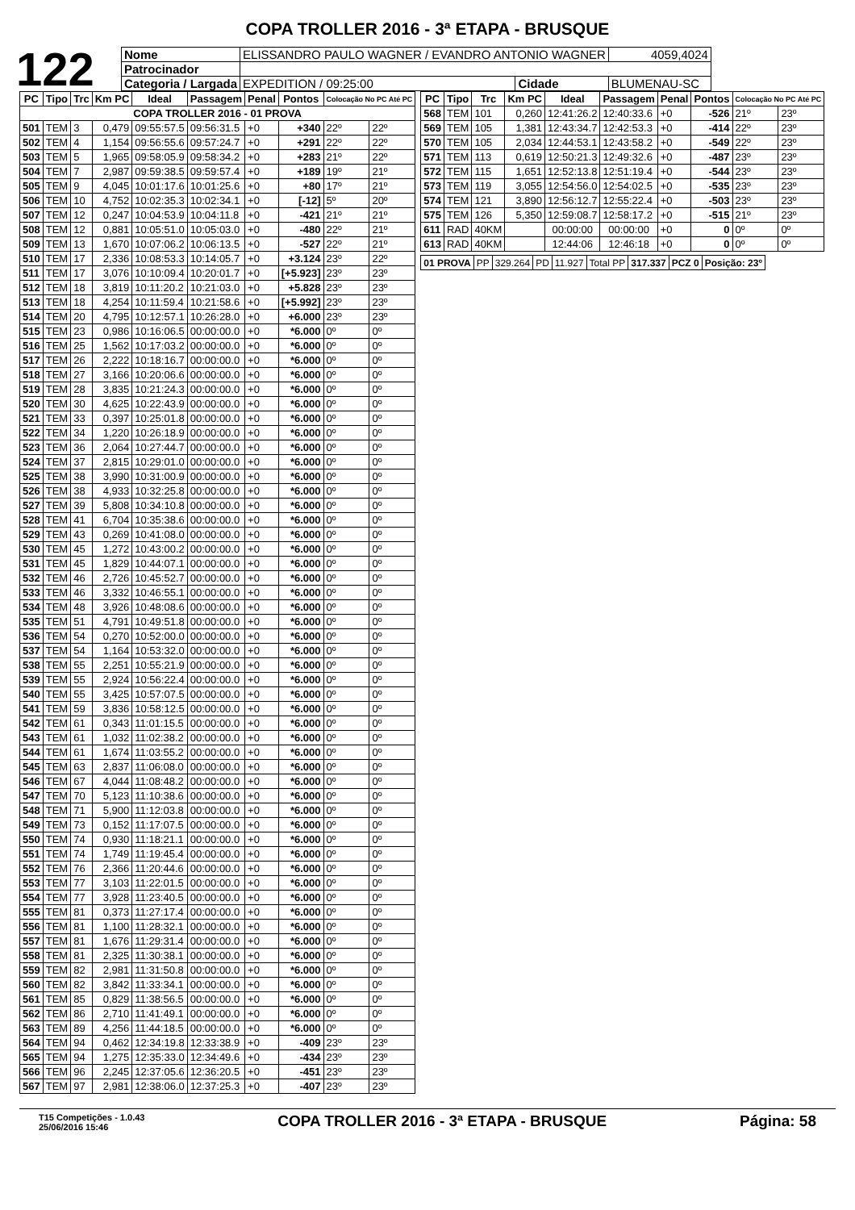COPA TROLLER 2016 - 3ª ETAPA - BRUSQUE
122
| Nome | ELISSANDRO PAULO WAGNER / EVANDRO ANTONIO WAGNER | | | 4059,4024 |
| Patrocinador | | | | |
| Categoria / Largada | EXPEDITION / 09:25:00 | Cidade | BLUMENAU-SC | |
| PC | Tipo | Trc | Km PC | Ideal | Passagem | Penal | Pontos | Colocação No PC Até PC | |
| --- | --- | --- | --- | --- | --- | --- | --- | --- | --- |
| COPA TROLLER 2016 - 01 PROVA | | | | | | | | | |
| 501 | TEM | 3 | 0,479 | 09:55:57.5 | 09:56:31.5 | +0 | +340 | 22º | 22º |
| 502 | TEM | 4 | 1,154 | 09:56:55.6 | 09:57:24.7 | +0 | +291 | 22º | 22º |
| 503 | TEM | 5 | 1,965 | 09:58:05.9 | 09:58:34.2 | +0 | +283 | 21º | 22º |
| 504 | TEM | 7 | 2,987 | 09:59:38.5 | 09:59:57.4 | +0 | +189 | 19º | 21º |
| 505 | TEM | 9 | 4,045 | 10:01:17.6 | 10:01:25.6 | +0 | +80 | 17º | 21º |
| 506 | TEM | 10 | 4,752 | 10:02:35.3 | 10:02:34.1 | +0 | [-12] | 5º | 20º |
| 507 | TEM | 12 | 0,247 | 10:04:53.9 | 10:04:11.8 | +0 | -421 | 21º | 21º |
| 508 | TEM | 12 | 0,881 | 10:05:51.0 | 10:05:03.0 | +0 | -480 | 22º | 21º |
| 509 | TEM | 13 | 1,670 | 10:07:06.2 | 10:06:13.5 | +0 | -527 | 22º | 21º |
| 510 | TEM | 17 | 2,336 | 10:08:53.3 | 10:14:05.7 | +0 | +3.124 | 23º | 22º |
| 511 | TEM | 17 | 3,076 | 10:10:09.4 | 10:20:01.7 | +0 | [+5.923] | 23º | 23º |
| 512 | TEM | 18 | 3,819 | 10:11:20.2 | 10:21:03.0 | +0 | +5.828 | 23º | 23º |
| 513 | TEM | 18 | 4,254 | 10:11:59.4 | 10:21:58.6 | +0 | [+5.992] | 23º | 23º |
| 514 | TEM | 20 | 4,795 | 10:12:57.1 | 10:26:28.0 | +0 | +6.000 | 23º | 23º |
| 515 | TEM | 23 | 0,986 | 10:16:06.5 | 00:00:00.0 | +0 | *6.000 | 0º | 0º |
| 516 | TEM | 25 | 1,562 | 10:17:03.2 | 00:00:00.0 | +0 | *6.000 | 0º | 0º |
| 517 | TEM | 26 | 2,222 | 10:18:16.7 | 00:00:00.0 | +0 | *6.000 | 0º | 0º |
| 518 | TEM | 27 | 3,166 | 10:20:06.6 | 00:00:00.0 | +0 | *6.000 | 0º | 0º |
| 519 | TEM | 28 | 3,835 | 10:21:24.3 | 00:00:00.0 | +0 | *6.000 | 0º | 0º |
| 520 | TEM | 30 | 4,625 | 10:22:43.9 | 00:00:00.0 | +0 | *6.000 | 0º | 0º |
| 521 | TEM | 33 | 0,397 | 10:25:01.8 | 00:00:00.0 | +0 | *6.000 | 0º | 0º |
| 522 | TEM | 34 | 1,220 | 10:26:18.9 | 00:00:00.0 | +0 | *6.000 | 0º | 0º |
| 523 | TEM | 36 | 2,064 | 10:27:44.7 | 00:00:00.0 | +0 | *6.000 | 0º | 0º |
| 524 | TEM | 37 | 2,815 | 10:29:01.0 | 00:00:00.0 | +0 | *6.000 | 0º | 0º |
| 525 | TEM | 38 | 3,990 | 10:31:00.9 | 00:00:00.0 | +0 | *6.000 | 0º | 0º |
| 526 | TEM | 38 | 4,933 | 10:32:25.8 | 00:00:00.0 | +0 | *6.000 | 0º | 0º |
| 527 | TEM | 39 | 5,808 | 10:34:10.8 | 00:00:00.0 | +0 | *6.000 | 0º | 0º |
| 528 | TEM | 41 | 6,704 | 10:35:38.6 | 00:00:00.0 | +0 | *6.000 | 0º | 0º |
| 529 | TEM | 43 | 0,269 | 10:41:08.0 | 00:00:00.0 | +0 | *6.000 | 0º | 0º |
| 530 | TEM | 45 | 1,272 | 10:43:00.2 | 00:00:00.0 | +0 | *6.000 | 0º | 0º |
| 531 | TEM | 45 | 1,829 | 10:44:07.1 | 00:00:00.0 | +0 | *6.000 | 0º | 0º |
| 532 | TEM | 46 | 2,726 | 10:45:52.7 | 00:00:00.0 | +0 | *6.000 | 0º | 0º |
| 533 | TEM | 46 | 3,332 | 10:46:55.1 | 00:00:00.0 | +0 | *6.000 | 0º | 0º |
| 534 | TEM | 48 | 3,926 | 10:48:08.6 | 00:00:00.0 | +0 | *6.000 | 0º | 0º |
| 535 | TEM | 51 | 4,791 | 10:49:51.8 | 00:00:00.0 | +0 | *6.000 | 0º | 0º |
| 536 | TEM | 54 | 0,270 | 10:52:00.0 | 00:00:00.0 | +0 | *6.000 | 0º | 0º |
| 537 | TEM | 54 | 1,164 | 10:53:32.0 | 00:00:00.0 | +0 | *6.000 | 0º | 0º |
| 538 | TEM | 55 | 2,251 | 10:55:21.9 | 00:00:00.0 | +0 | *6.000 | 0º | 0º |
| 539 | TEM | 55 | 2,924 | 10:56:22.4 | 00:00:00.0 | +0 | *6.000 | 0º | 0º |
| 540 | TEM | 55 | 3,425 | 10:57:07.5 | 00:00:00.0 | +0 | *6.000 | 0º | 0º |
| 541 | TEM | 59 | 3,836 | 10:58:12.5 | 00:00:00.0 | +0 | *6.000 | 0º | 0º |
| 542 | TEM | 61 | 0,343 | 11:01:15.5 | 00:00:00.0 | +0 | *6.000 | 0º | 0º |
| 543 | TEM | 61 | 1,032 | 11:02:38.2 | 00:00:00.0 | +0 | *6.000 | 0º | 0º |
| 544 | TEM | 61 | 1,674 | 11:03:55.2 | 00:00:00.0 | +0 | *6.000 | 0º | 0º |
| 545 | TEM | 63 | 2,837 | 11:06:08.0 | 00:00:00.0 | +0 | *6.000 | 0º | 0º |
| 546 | TEM | 67 | 4,044 | 11:08:48.2 | 00:00:00.0 | +0 | *6.000 | 0º | 0º |
| 547 | TEM | 70 | 5,123 | 11:10:38.6 | 00:00:00.0 | +0 | *6.000 | 0º | 0º |
| 548 | TEM | 71 | 5,900 | 11:12:03.8 | 00:00:00.0 | +0 | *6.000 | 0º | 0º |
| 549 | TEM | 73 | 0,152 | 11:17:07.5 | 00:00:00.0 | +0 | *6.000 | 0º | 0º |
| 550 | TEM | 74 | 0,930 | 11:18:21.1 | 00:00:00.0 | +0 | *6.000 | 0º | 0º |
| 551 | TEM | 74 | 1,749 | 11:19:45.4 | 00:00:00.0 | +0 | *6.000 | 0º | 0º |
| 552 | TEM | 76 | 2,366 | 11:20:44.6 | 00:00:00.0 | +0 | *6.000 | 0º | 0º |
| 553 | TEM | 77 | 3,103 | 11:22:01.5 | 00:00:00.0 | +0 | *6.000 | 0º | 0º |
| 554 | TEM | 77 | 3,928 | 11:23:40.5 | 00:00:00.0 | +0 | *6.000 | 0º | 0º |
| 555 | TEM | 81 | 0,373 | 11:27:17.4 | 00:00:00.0 | +0 | *6.000 | 0º | 0º |
| 556 | TEM | 81 | 1,100 | 11:28:32.1 | 00:00:00.0 | +0 | *6.000 | 0º | 0º |
| 557 | TEM | 81 | 1,676 | 11:29:31.4 | 00:00:00.0 | +0 | *6.000 | 0º | 0º |
| 558 | TEM | 81 | 2,325 | 11:30:38.1 | 00:00:00.0 | +0 | *6.000 | 0º | 0º |
| 559 | TEM | 82 | 2,981 | 11:31:50.8 | 00:00:00.0 | +0 | *6.000 | 0º | 0º |
| 560 | TEM | 82 | 3,842 | 11:33:34.1 | 00:00:00.0 | +0 | *6.000 | 0º | 0º |
| 561 | TEM | 85 | 0,829 | 11:38:56.5 | 00:00:00.0 | +0 | *6.000 | 0º | 0º |
| 562 | TEM | 86 | 2,710 | 11:41:49.1 | 00:00:00.0 | +0 | *6.000 | 0º | 0º |
| 563 | TEM | 89 | 4,256 | 11:44:18.5 | 00:00:00.0 | +0 | *6.000 | 0º | 0º |
| 564 | TEM | 94 | 0,462 | 12:34:19.8 | 12:33:38.9 | +0 | -409 | 23º | 23º |
| 565 | TEM | 94 | 1,275 | 12:35:33.0 | 12:34:49.6 | +0 | -434 | 23º | 23º |
| 566 | TEM | 96 | 2,245 | 12:37:05.6 | 12:36:20.5 | +0 | -451 | 23º | 23º |
| 567 | TEM | 97 | 2,981 | 12:38:06.0 | 12:37:25.3 | +0 | -407 | 23º | 23º |
| PC | Tipo | Trc | Km PC | Ideal | Passagem | Penal | Pontos | Colocação No PC Até PC | |
| --- | --- | --- | --- | --- | --- | --- | --- | --- | --- |
| 568 | TEM | 101 | 0,260 | 12:41:26.2 | 12:40:33.6 | +0 | -526 | 21º | 23º |
| 569 | TEM | 105 | 1,381 | 12:43:34.7 | 12:42:53.3 | +0 | -414 | 22º | 23º |
| 570 | TEM | 105 | 2,034 | 12:44:53.1 | 12:43:58.2 | +0 | -549 | 22º | 23º |
| 571 | TEM | 113 | 0,619 | 12:50:21.3 | 12:49:32.6 | +0 | -487 | 23º | 23º |
| 572 | TEM | 115 | 1,651 | 12:52:13.8 | 12:51:19.4 | +0 | -544 | 23º | 23º |
| 573 | TEM | 119 | 3,055 | 12:54:56.0 | 12:54:02.5 | +0 | -535 | 23º | 23º |
| 574 | TEM | 121 | 3,890 | 12:56:12.7 | 12:55:22.4 | +0 | -503 | 23º | 23º |
| 575 | TEM | 126 | 5,350 | 12:59:08.7 | 12:58:17.2 | +0 | -515 | 21º | 23º |
| 611 | RAD | 40KM | | 00:00:00 | 00:00:00 | +0 | 0 | 0º | 0º |
| 613 | RAD | 40KM | | 12:44:06 | 12:46:18 | +0 | 0 | 0º | 0º |
| 01 PROVA | PP | 329.264 | PD | 11.927 | Total PP | 317.337 | PCZ 0 | Posição: 23º |
T15 Competições - 1.0.43
25/06/2016 15:46 COPA TROLLER 2016 - 3ª ETAPA - BRUSQUE Página: 58